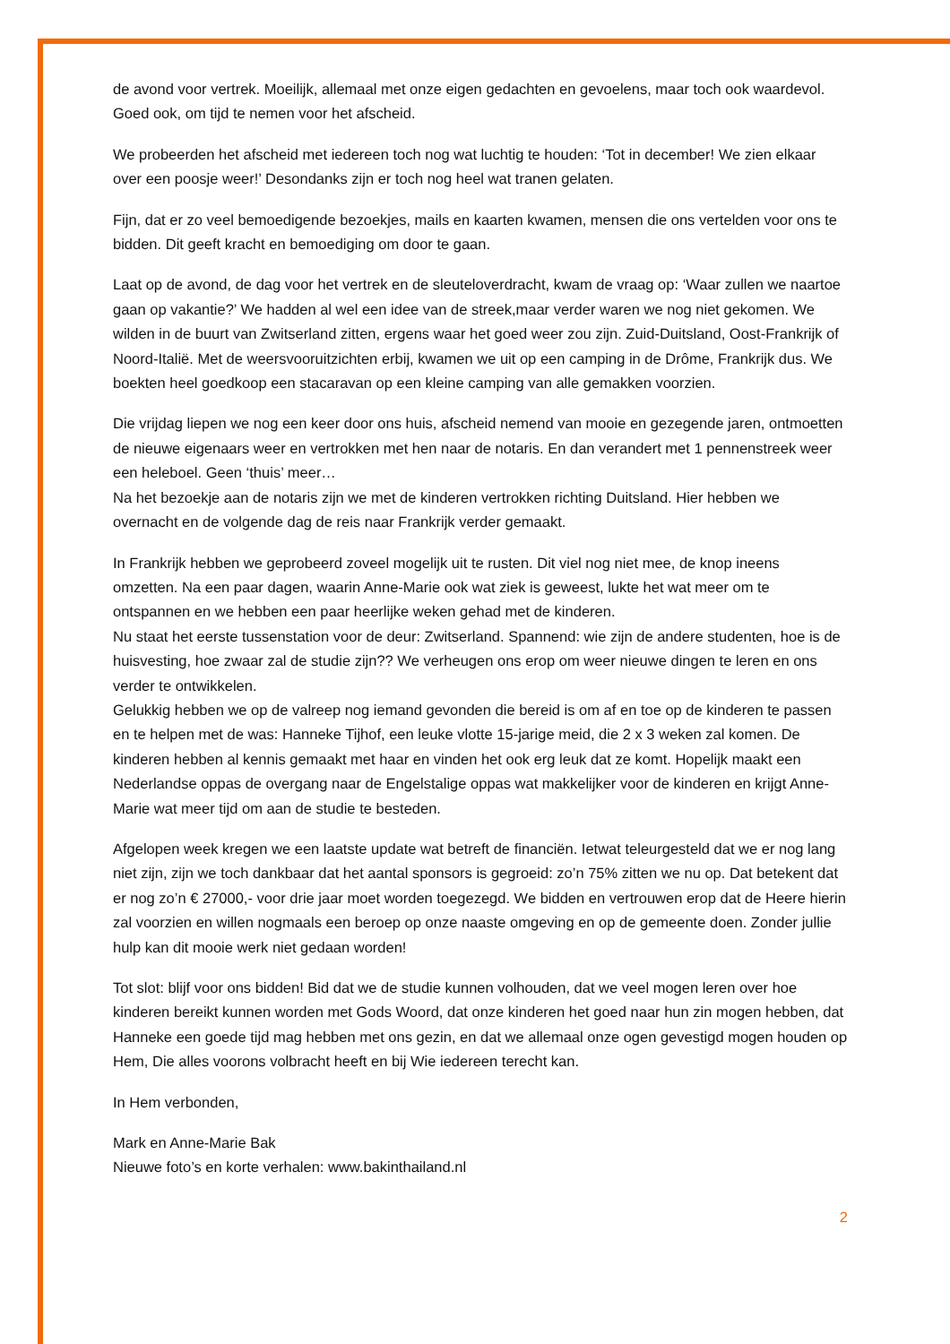de avond voor vertrek. Moeilijk, allemaal met onze eigen gedachten en gevoelens, maar toch ook waardevol. Goed ook, om tijd te nemen voor het afscheid.
We probeerden het afscheid met iedereen toch nog wat luchtig te houden: ‘Tot in december! We zien elkaar over een poosje weer!’ Desondanks zijn er toch nog heel wat tranen gelaten.
Fijn, dat er zo veel bemoedigende bezoekjes, mails en kaarten kwamen, mensen die ons vertelden voor ons te bidden. Dit geeft kracht en bemoediging om door te gaan.
Laat op de avond, de dag voor het vertrek en de sleuteloverdracht, kwam de vraag op: ‘Waar zullen we naartoe gaan op vakantie?’ We hadden al wel een idee van de streek,maar verder waren we nog niet gekomen. We wilden in de buurt van Zwitserland zitten, ergens waar het goed weer zou zijn. Zuid-Duitsland, Oost-Frankrijk of Noord-Italië. Met de weersvooruitzichten erbij, kwamen we uit op een camping in de Drôme, Frankrijk dus. We boekten heel goedkoop een stacaravan op een kleine camping van alle gemakken voorzien.
Die vrijdag liepen we nog een keer door ons huis, afscheid nemend van mooie en gezegende jaren, ontmoetten de nieuwe eigenaars weer en vertrokken met hen naar de notaris. En dan verandert met 1 pennenstreek weer een heleboel. Geen ‘thuis’ meer…
Na het bezoekje aan de notaris zijn we met de kinderen vertrokken richting Duitsland. Hier hebben we overnacht en de volgende dag de reis naar Frankrijk verder gemaakt.
In Frankrijk hebben we geprobeerd zoveel mogelijk uit te rusten. Dit viel nog niet mee, de knop ineens omzetten. Na een paar dagen, waarin Anne-Marie ook wat ziek is geweest, lukte het wat meer om te ontspannen en we hebben een paar heerlijke weken gehad met de kinderen.
Nu staat het eerste tussenstation voor de deur: Zwitserland. Spannend: wie zijn de andere studenten, hoe is de huisvesting, hoe zwaar zal de studie zijn?? We verheugen ons erop om weer nieuwe dingen te leren en ons verder te ontwikkelen.
Gelukkig hebben we op de valreep nog iemand gevonden die bereid is om af en toe op de kinderen te passen en te helpen met de was: Hanneke Tijhof, een leuke vlotte 15-jarige meid, die 2 x 3 weken zal komen. De kinderen hebben al kennis gemaakt met haar en vinden het ook erg leuk dat ze komt. Hopelijk maakt een Nederlandse oppas de overgang naar de Engelstalige oppas wat makkelijker voor de kinderen en krijgt Anne-Marie wat meer tijd om aan de studie te besteden.
Afgelopen week kregen we een laatste update wat betreft de financiën. Ietwat teleurgesteld dat we er nog lang niet zijn, zijn we toch dankbaar dat het aantal sponsors is gegroeid: zo’n 75% zitten we nu op. Dat betekent dat er nog zo’n € 27000,- voor drie jaar moet worden toegezegd. We bidden en vertrouwen erop dat de Heere hierin zal voorzien en willen nogmaals een beroep op onze naaste omgeving en op de gemeente doen. Zonder jullie hulp kan dit mooie werk niet gedaan worden!
Tot slot: blijf voor ons bidden! Bid dat we de studie kunnen volhouden, dat we veel mogen leren over hoe kinderen bereikt kunnen worden met Gods Woord, dat onze kinderen het goed naar hun zin mogen hebben, dat Hanneke een goede tijd mag hebben met ons gezin, en dat we allemaal onze ogen gevestigd mogen houden op Hem, Die alles voorons volbracht heeft en bij Wie iedereen terecht kan.
In Hem verbonden,
Mark en Anne-Marie Bak
Nieuwe foto’s en korte verhalen: www.bakinthailand.nl
2